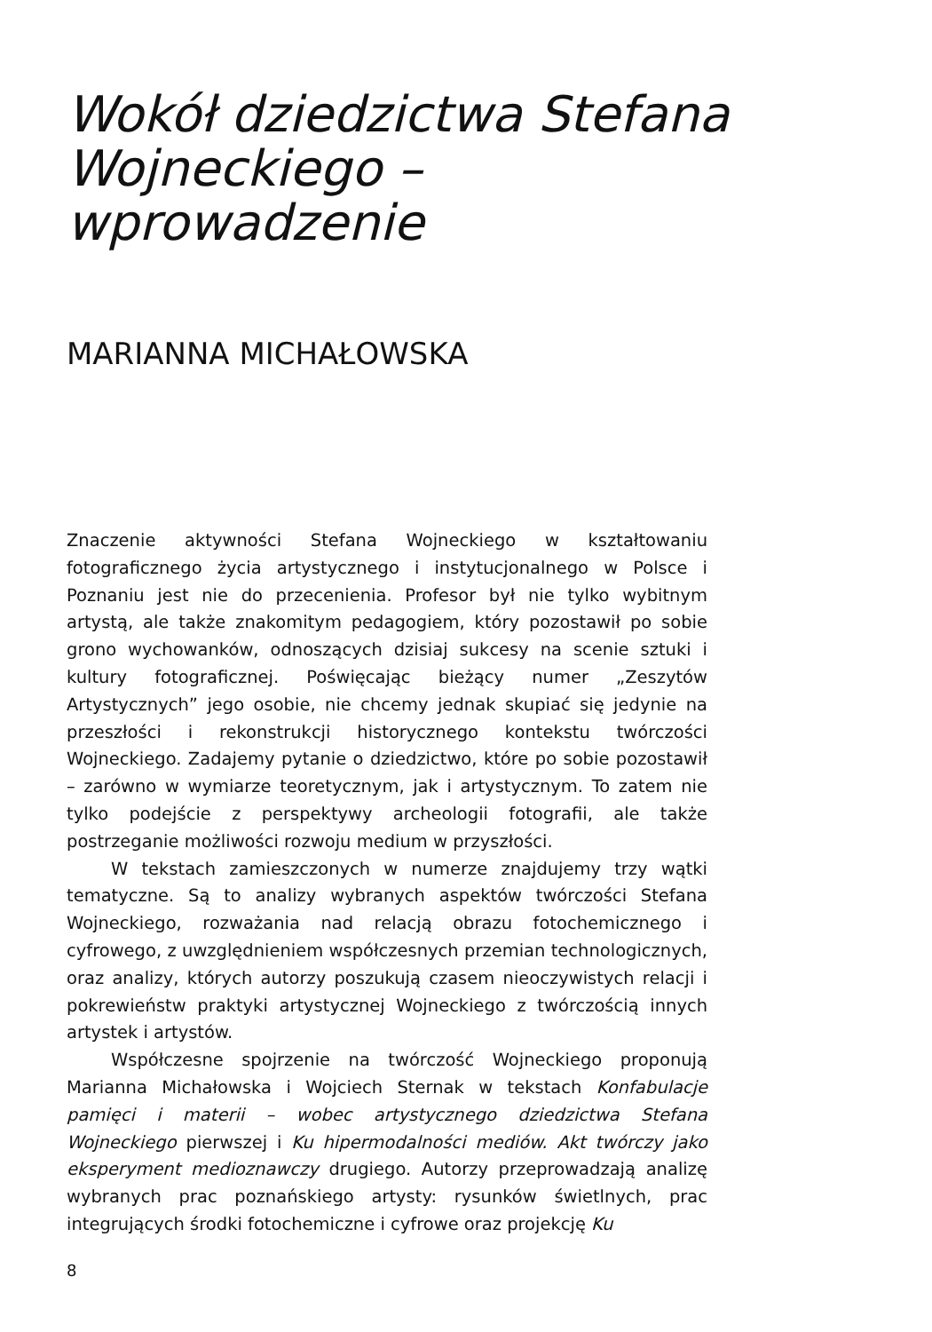Wokół dziedzictwa Stefana Wojneckiego – wprowadzenie
MARIANNA MICHAŁOWSKA
Znaczenie aktywności Stefana Wojneckiego w kształtowaniu fotograficznego życia artystycznego i instytucjonalnego w Polsce i Poznaniu jest nie do przecenienia. Profesor był nie tylko wybitnym artystą, ale także znakomitym pedagogiem, który pozostawił po sobie grono wychowanków, odnoszących dzisiaj sukcesy na scenie sztuki i kultury fotograficznej. Poświęcając bieżący numer „Zeszytów Artystycznych” jego osobie, nie chcemy jednak skupiać się jedynie na przeszłości i rekonstrukcji historycznego kontekstu twórczości Wojneckiego. Zadajemy pytanie o dziedzictwo, które po sobie pozostawił – zarówno w wymiarze teoretycznym, jak i artystycznym. To zatem nie tylko podejście z perspektywy archeologii fotografii, ale także postrzeganie możliwości rozwoju medium w przyszłości.
W tekstach zamieszczonych w numerze znajdujemy trzy wątki tematyczne. Są to analizy wybranych aspektów twórczości Stefana Wojneckiego, rozważania nad relacją obrazu fotochemicznego i cyfrowego, z uwzględnieniem współczesnych przemian technologicznych, oraz analizy, których autorzy poszukują czasem nieoczywistych relacji i pokrewieństw praktyki artystycznej Wojneckiego z twórczością innych artystek i artystów.
Współczesne spojrzenie na twórczość Wojneckiego proponują Marianna Michałowska i Wojciech Sternak w tekstach Konfabulacje pamięci i materii – wobec artystycznego dziedzictwa Stefana Wojneckiego pierwszej i Ku hipermodalności mediów. Akt twórczy jako eksperyment medioznawczy drugiego. Autorzy przeprowadzają analizę wybranych prac poznańskiego artysty: rysunków świetlnych, prac integrujących środki fotochemiczne i cyfrowe oraz projekcję Ku
8